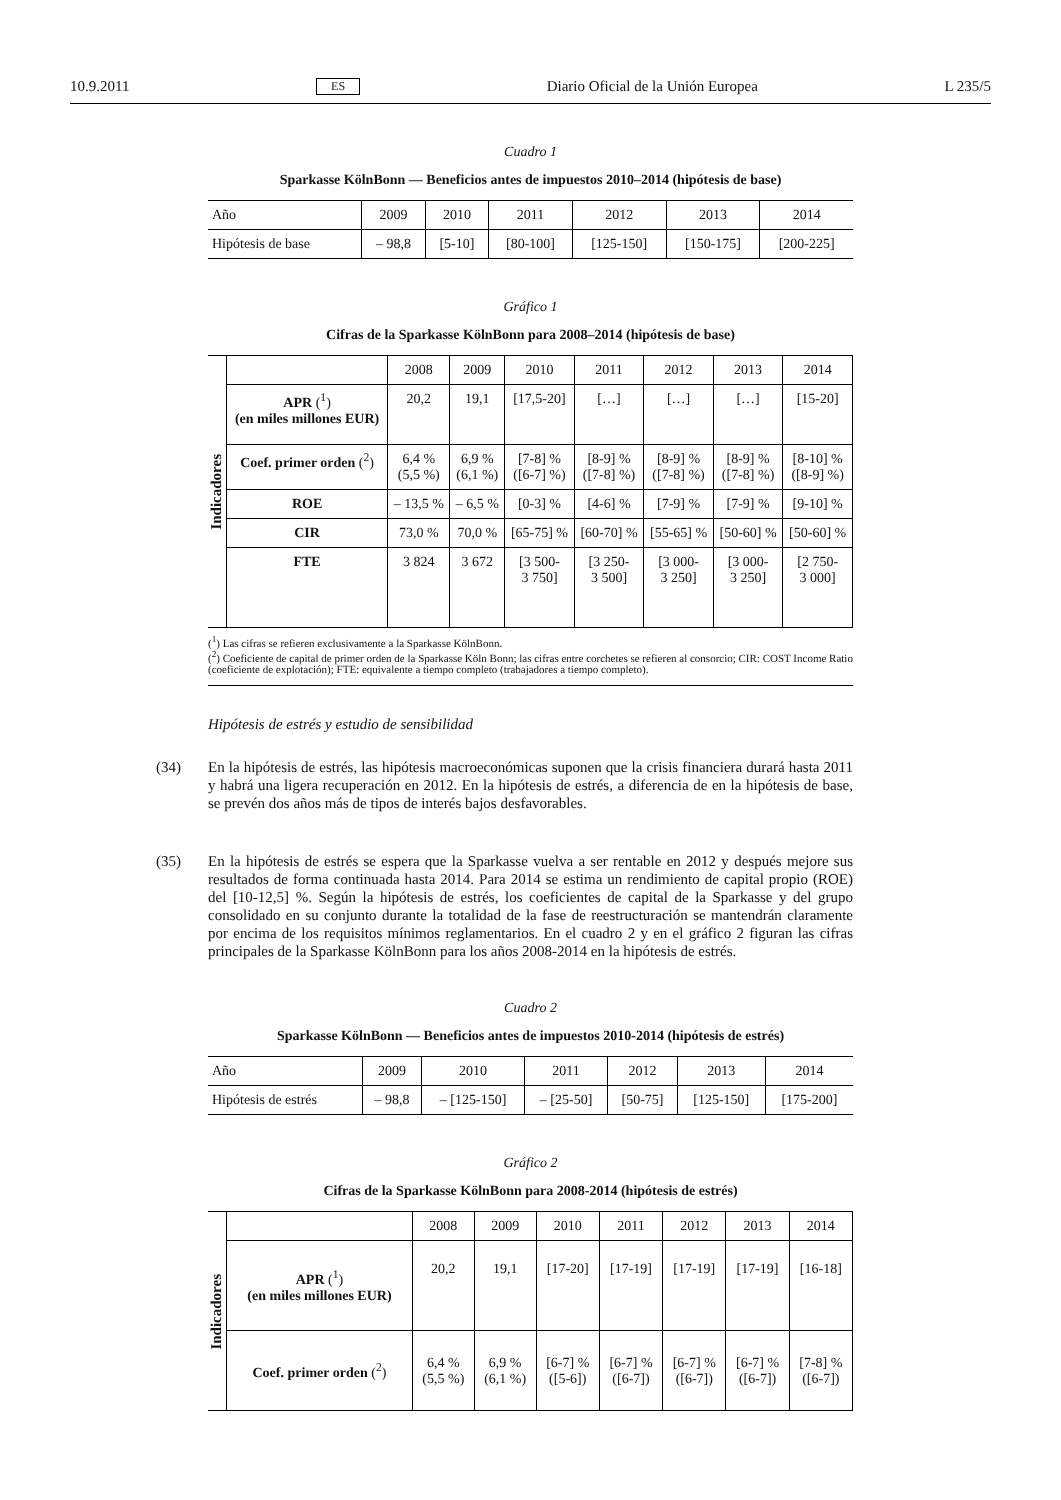10.9.2011 ES Diario Oficial de la Unión Europea L 235/5
Cuadro 1
Sparkasse KölnBonn — Beneficios antes de impuestos 2010–2014 (hipótesis de base)
| Año | 2009 | 2010 | 2011 | 2012 | 2013 | 2014 |
| Hipótesis de base | – 98,8 | [5-10] | [80-100] | [125-150] | [150-175] | [200-225] |
Gráfico 1
Cifras de la Sparkasse KölnBonn para 2008–2014 (hipótesis de base)
| Indicadores | | 2008 | 2009 | 2010 | 2011 | 2012 | 2013 | 2014 |
| | APR (<sup>1</sup>) (en miles millones EUR) | 20,2 | 19,1 | [17,5-20] | […] | […] | […] | [15-20] |
| | Coef. primer orden (<sup>2</sup>) | 6,4 % (5,5 %) | 6,9 % (6,1 %) | [7-8] % ([6-7] %) | [8-9] % ([7-8] %) | [8-9] % ([7-8] %) | [8-9] % ([7-8] %) | [8-10] % ([8-9] %) |
| | ROE | – 13,5 % | – 6,5 % | [0-3] % | [4-6] % | [7-9] % | [7-9] % | [9-10] % |
| | CIR | 73,0 % | 70,0 % | [65-75] % | [60-70] % | [55-65] % | [50-60] % | [50-60] % |
| | FTE | 3 824 | 3 672 | [3 500- 3 750] | [3 250- 3 500] | [3 000- 3 250] | [3 000- 3 250] | [2 750- 3 000] |
(<sup>1</sup>) Las cifras se refieren exclusivamente a la Sparkasse KölnBonn.
(<sup>2</sup>) Coeficiente de capital de primer orden de la Sparkasse Köln Bonn; las cifras entre corchetes se refieren al consorcio; CIR: COST Income Ratio (coeficiente de explotación); FTE: equivalente a tiempo completo (trabajadores a tiempo completo).
Hipótesis de estrés y estudio de sensibilidad
(34) En la hipótesis de estrés, las hipótesis macroeconómicas suponen que la crisis financiera durará hasta 2011 y habrá una ligera recuperación en 2012. En la hipótesis de estrés, a diferencia de en la hipótesis de base, se prevén dos años más de tipos de interés bajos desfavorables.
(35) En la hipótesis de estrés se espera que la Sparkasse vuelva a ser rentable en 2012 y después mejore sus resultados de forma continuada hasta 2014. Para 2014 se estima un rendimiento de capital propio (ROE) del [10-12,5] %. Según la hipótesis de estrés, los coeficientes de capital de la Sparkasse y del grupo consolidado en su conjunto durante la totalidad de la fase de reestructuración se mantendrán claramente por encima de los requisitos mínimos reglamentarios. En el cuadro 2 y en el gráfico 2 figuran las cifras principales de la Sparkasse KölnBonn para los años 2008-2014 en la hipótesis de estrés.
Cuadro 2
Sparkasse KölnBonn — Beneficios antes de impuestos 2010-2014 (hipótesis de estrés)
| Año | 2009 | 2010 | 2011 | 2012 | 2013 | 2014 |
| Hipótesis de estrés | – 98,8 | – [125-150] | – [25-50] | [50-75] | [125-150] | [175-200] |
Gráfico 2
Cifras de la Sparkasse KölnBonn para 2008-2014 (hipótesis de estrés)
| Indicadores | | 2008 | 2009 | 2010 | 2011 | 2012 | 2013 | 2014 |
| | APR (<sup>1</sup>) (en miles millones EUR) | 20,2 | 19,1 | [17-20] | [17-19] | [17-19] | [17-19] | [16-18] |
| | Coef. primer orden (<sup>2</sup>) | 6,4 % (5,5 %) | 6,9 % (6,1 %) | [6-7] % ([5-6]) | [6-7] % ([6-7]) | [6-7] % ([6-7]) | [6-7] % ([6-7]) | [7-8] % ([6-7]) |